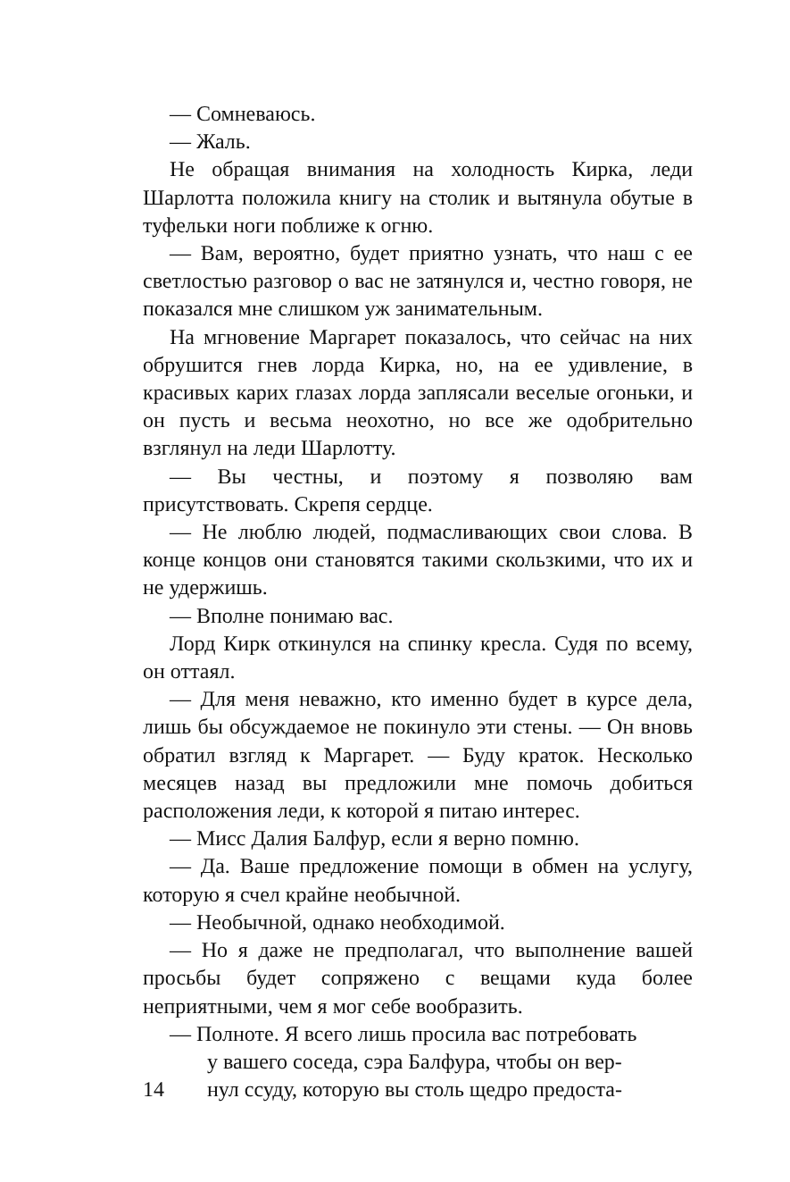— Сомневаюсь.
— Жаль.
Не обращая внимания на холодность Кирка, леди Шарлотта положила книгу на столик и вытянула обутые в туфельки ноги поближе к огню.
— Вам, вероятно, будет приятно узнать, что наш с ее светлостью разговор о вас не затянулся и, честно говоря, не показался мне слишком уж занимательным.
На мгновение Маргарет показалось, что сейчас на них обрушится гнев лорда Кирка, но, на ее удивление, в красивых карих глазах лорда заплясали веселые огоньки, и он пусть и весьма неохотно, но все же одобрительно взглянул на леди Шарлотту.
— Вы честны, и поэтому я позволяю вам присутствовать. Скрепя сердце.
— Не люблю людей, подмасливающих свои слова. В конце концов они становятся такими скользкими, что их и не удержишь.
— Вполне понимаю вас.
Лорд Кирк откинулся на спинку кресла. Судя по всему, он оттаял.
— Для меня неважно, кто именно будет в курсе дела, лишь бы обсуждаемое не покинуло эти стены. — Он вновь обратил взгляд к Маргарет. — Буду краток. Несколько месяцев назад вы предложили мне помочь добиться расположения леди, к которой я питаю интерес.
— Мисс Далия Балфур, если я верно помню.
— Да. Ваше предложение помощи в обмен на услугу, которую я счел крайне необычной.
— Необычной, однако необходимой.
— Но я даже не предполагал, что выполнение вашей просьбы будет сопряжено с вещами куда более неприятными, чем я мог себе вообразить.
— Полноте. Я всего лишь просила вас потребовать
у вашего соседа, сэра Балфура, чтобы он вер-
14 нул ссуду, которую вы столь щедро предоста-